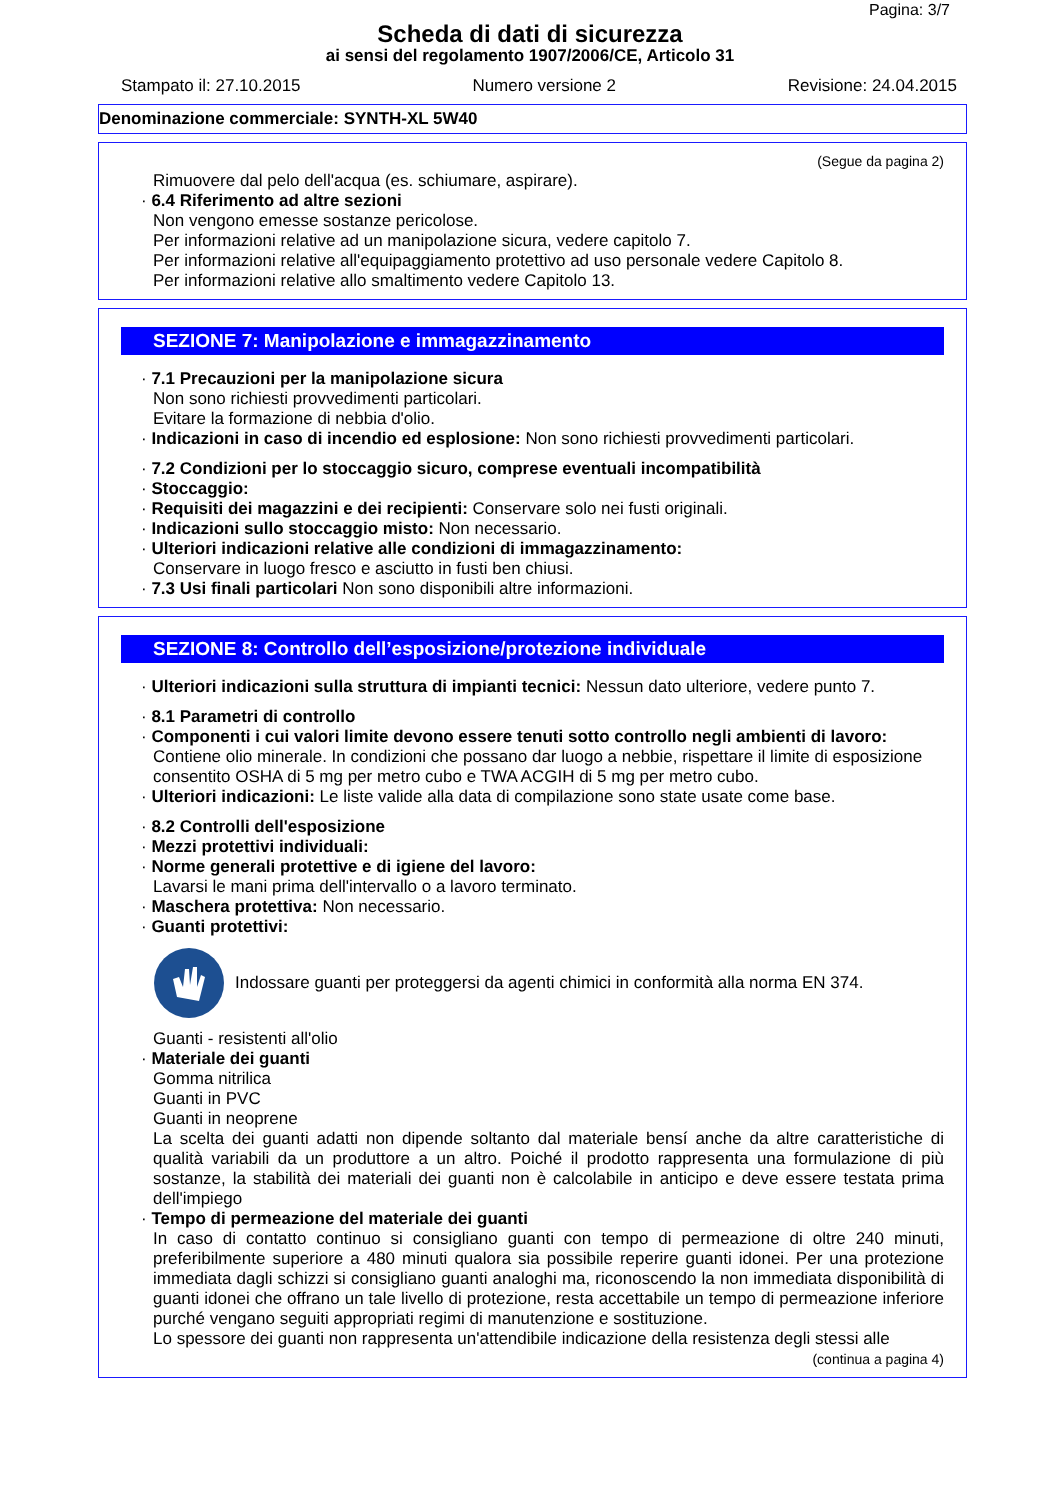Pagina: 3/7
Scheda di dati di sicurezza
ai sensi del regolamento 1907/2006/CE, Articolo 31
Stampato il: 27.10.2015 Numero versione 2 Revisione: 24.04.2015
Denominazione commerciale: SYNTH-XL 5W40
(Segue da pagina 2)
Rimuovere dal pelo dell'acqua (es. schiumare, aspirare).
· 6.4 Riferimento ad altre sezioni
Non vengono emesse sostanze pericolose.
Per informazioni relative ad un manipolazione sicura, vedere capitolo 7.
Per informazioni relative all'equipaggiamento protettivo ad uso personale vedere Capitolo 8.
Per informazioni relative allo smaltimento vedere Capitolo 13.
SEZIONE 7: Manipolazione e immagazzinamento
· 7.1 Precauzioni per la manipolazione sicura
Non sono richiesti provvedimenti particolari.
Evitare la formazione di nebbia d'olio.
· Indicazioni in caso di incendio ed esplosione: Non sono richiesti provvedimenti particolari.
· 7.2 Condizioni per lo stoccaggio sicuro, comprese eventuali incompatibilità
· Stoccaggio:
· Requisiti dei magazzini e dei recipienti: Conservare solo nei fusti originali.
· Indicazioni sullo stoccaggio misto: Non necessario.
· Ulteriori indicazioni relative alle condizioni di immagazzinamento:
Conservare in luogo fresco e asciutto in fusti ben chiusi.
· 7.3 Usi finali particolari Non sono disponibili altre informazioni.
SEZIONE 8: Controllo dell’esposizione/protezione individuale
· Ulteriori indicazioni sulla struttura di impianti tecnici: Nessun dato ulteriore, vedere punto 7.
· 8.1 Parametri di controllo
· Componenti i cui valori limite devono essere tenuti sotto controllo negli ambienti di lavoro:
Contiene olio minerale. In condizioni che possano dar luogo a nebbie, rispettare il limite di esposizione consentito OSHA di 5 mg per metro cubo e TWA ACGIH di 5 mg per metro cubo.
· Ulteriori indicazioni: Le liste valide alla data di compilazione sono state usate come base.
· 8.2 Controlli dell'esposizione
· Mezzi protettivi individuali:
· Norme generali protettive e di igiene del lavoro:
Lavarsi le mani prima dell'intervallo o a lavoro terminato.
· Maschera protettiva: Non necessario.
· Guanti protettivi:
Indossare guanti per proteggersi da agenti chimici in conformità alla norma EN 374.
Guanti - resistenti all'olio
· Materiale dei guanti
Gomma nitrilica
Guanti in PVC
Guanti in neoprene
La scelta dei guanti adatti non dipende soltanto dal materiale bensí anche da altre caratteristiche di qualità variabili da un produttore a un altro. Poiché il prodotto rappresenta una formulazione di più sostanze, la stabilità dei materiali dei guanti non è calcolabile in anticipo e deve essere testata prima dell'impiego
· Tempo di permeazione del materiale dei guanti
In caso di contatto continuo si consigliano guanti con tempo di permeazione di oltre 240 minuti, preferibilmente superiore a 480 minuti qualora sia possibile reperire guanti idonei. Per una protezione immediata dagli schizzi si consigliano guanti analoghi ma, riconoscendo la non immediata disponibilità di guanti idonei che offrano un tale livello di protezione, resta accettabile un tempo di permeazione inferiore purché vengano seguiti appropriati regimi di manutenzione e sostituzione.
Lo spessore dei guanti non rappresenta un'attendibile indicazione della resistenza degli stessi alle
(continua a pagina 4)